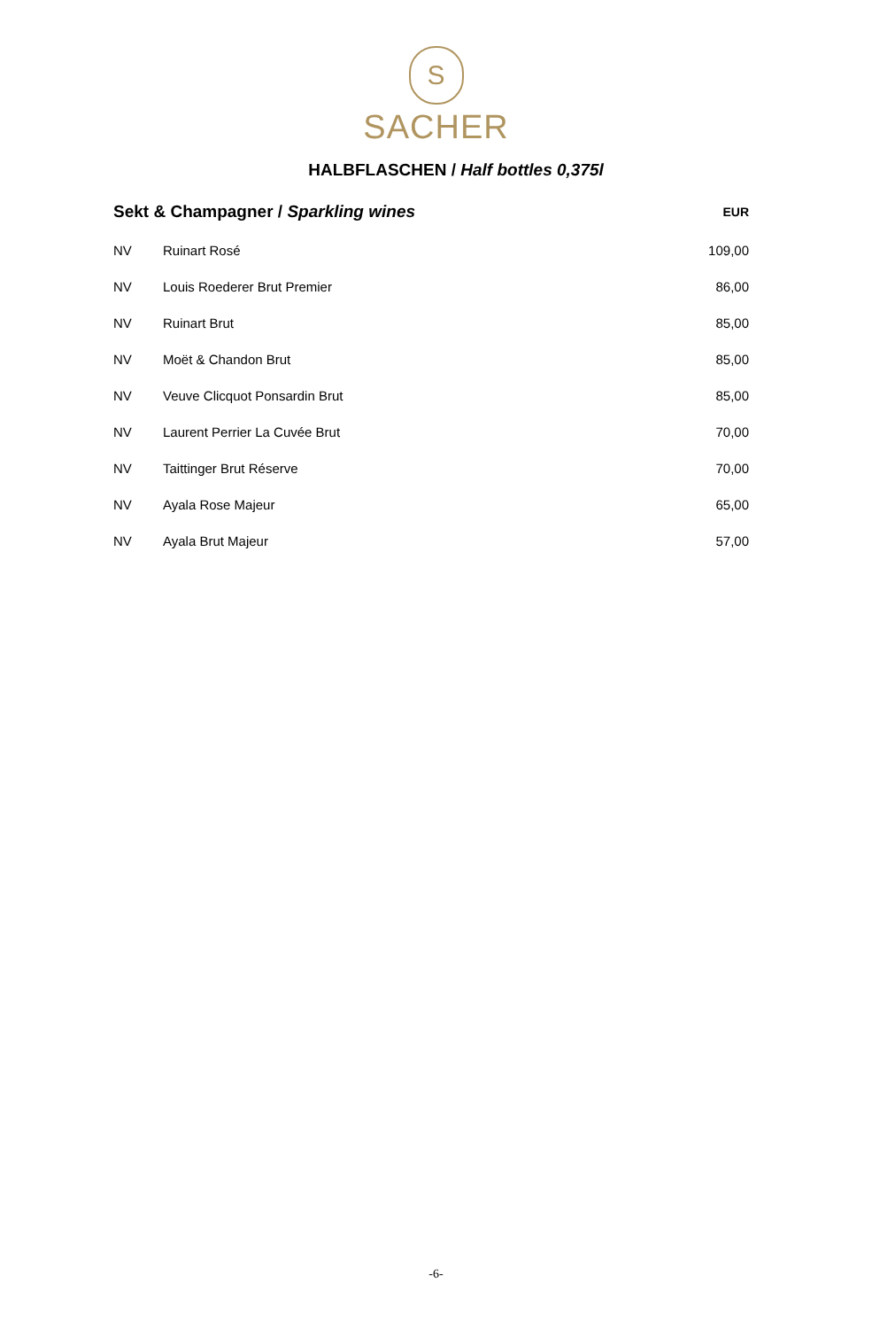S
SACHER
HALBFLASCHEN / Half bottles 0,375l
| Sekt & Champagner / Sparkling wines | | EUR |
| --- | --- | --- |
| NV | Ruinart Rosé | 109,00 |
| NV | Louis Roederer Brut Premier | 86,00 |
| NV | Ruinart Brut | 85,00 |
| NV | Moët & Chandon Brut | 85,00 |
| NV | Veuve Clicquot Ponsardin Brut | 85,00 |
| NV | Laurent Perrier La Cuvée Brut | 70,00 |
| NV | Taittinger Brut Réserve | 70,00 |
| NV | Ayala Rose Majeur | 65,00 |
| NV | Ayala Brut Majeur | 57,00 |
-6-